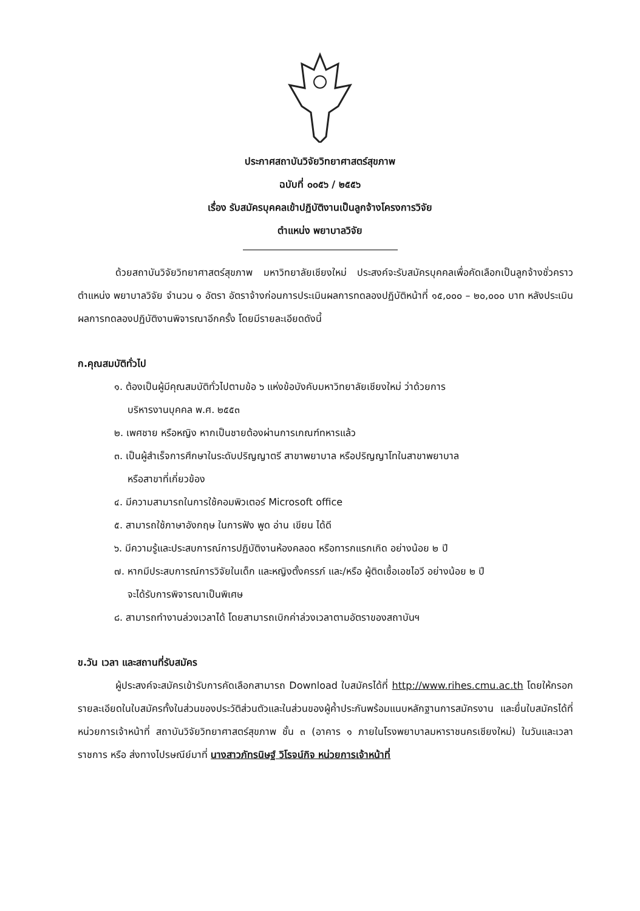ประกาศสถาบันวิจัยวิทยาศาสตร์สุขภาพ
ฉบับที่ ๐๐๕๖ / ๒๕๕๖
เรื่อง รับสมัครบุคคลเข้าปฏิบัติงานเป็นลูกจ้างโครงการวิจัย
ตำแหน่ง พยาบาลวิจัย
ด้วยสถาบันวิจัยวิทยาศาสตร์สุขภาพ มหาวิทยาลัยเชียงใหม่ ประสงค์จะรับสมัครบุคคลเพื่อคัดเลือกเป็นลูกจ้างชั่วคราว ตำแหน่ง พยาบาลวิจัย จำนวน ๑ อัตรา อัตราจ้างก่อนการประเมินผลการทดลองปฏิบัติหน้าที่ ๑๕,๐๐๐ – ๒๐,๐๐๐ บาท หลังประเมินผลการทดลองปฏิบัติงานพิจารณาอีกครั้ง โดยมีรายละเอียดดังนี้
ก.คุณสมบัติทั่วไป
๑. ต้องเป็นผู้มีคุณสมบัติทั่วไปตามข้อ ๖ แห่งข้อบังคับมหาวิทยาลัยเชียงใหม่ ว่าด้วยการ
บริหารงานบุคคล พ.ศ. ๒๕๕๓
๒. เพศชาย หรือหญิง หากเป็นชายต้องผ่านการเกณฑ์ทหารแล้ว
๓. เป็นผู้สำเร็จการศึกษาในระดับปริญญาตรี สาขาพยาบาล หรือปริญญาโทในสาขาพยาบาล
หรือสาขาที่เกี่ยวข้อง
๔. มีความสามารถในการใช้คอมพิวเตอร์ Microsoft office
๕. สามารถใช้ภาษาอังกฤษ ในการฟัง พูด อ่าน เขียน ได้ดี
๖. มีความรู้และประสบการณ์การปฏิบัติงานห้องคลอด หรือทารกแรกเกิด อย่างน้อย ๒ ปี
๗. หากมีประสบการณ์การวิจัยในเด็ก และหญิงตั้งครรภ์ และ/หรือ ผู้ติดเชื้อเอชไอวี อย่างน้อย ๒ ปี
จะได้รับการพิจารณาเป็นพิเศษ
๘. สามารถทำงานล่วงเวลาได้ โดยสามารถเบิกค่าล่วงเวลาตามอัตราของสถาบันฯ
ข.วัน เวลา และสถานที่รับสมัคร
ผู้ประสงค์จะสมัครเข้ารับการคัดเลือกสามารถ Download ใบสมัครได้ที่ http://www.rihes.cmu.ac.th โดยให้กรอกรายละเอียดในใบสมัครทั้งในส่วนของประวัติส่วนตัวและในส่วนของผู้ค้ำประกันพร้อมแนบหลักฐานการสมัครงาน และยื่นใบสมัครได้ที่ หน่วยการเจ้าหน้าที่ สถาบันวิจัยวิทยาศาสตร์สุขภาพ ชั้น ๓ (อาคาร ๑ ภายในโรงพยาบาลมหาราชนครเชียงใหม่) ในวันและเวลาราชการ หรือ ส่งทางไปรษณีย์มาที่ นางสาวภัทรนิษฐ์ วิโรจน์กิจ หน่วยการเจ้าหน้าที่